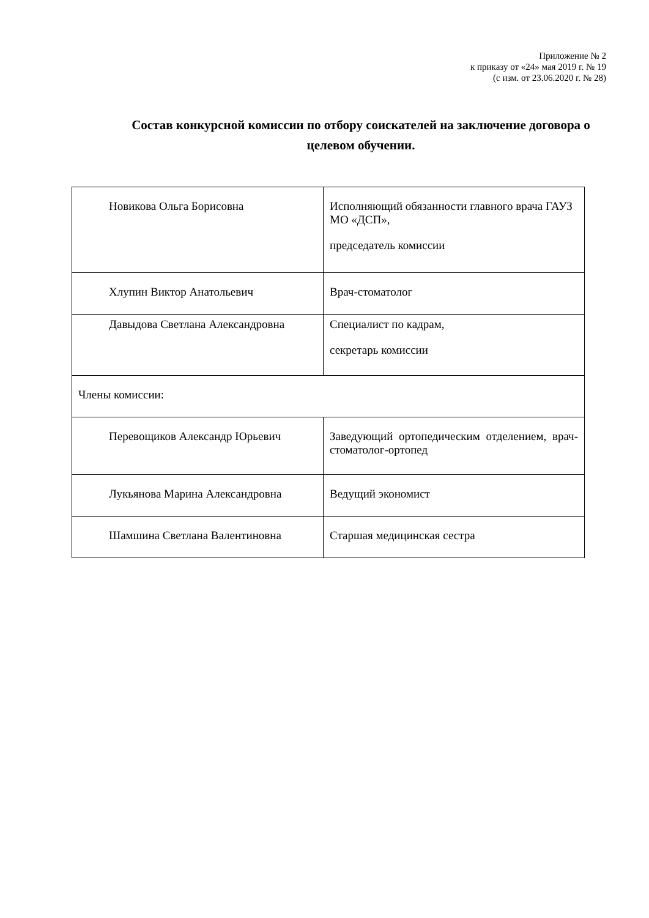Приложение № 2
к приказу от «24» мая 2019 г. № 19
(с изм. от 23.06.2020 г. № 28)
Состав конкурсной комиссии по отбору соискателей на заключение договора о целевом обучении.
| Новикова Ольга Борисовна | Исполняющий обязанности главного врача ГАУЗ МО «ДСП», председатель комиссии |
| Хлупин Виктор Анатольевич | Врач-стоматолог |
| Давыдова Светлана Александровна | Специалист по кадрам, секретарь комиссии |
| Члены комиссии: | |
| Перевощиков Александр Юрьевич | Заведующий ортопедическим отделением, врач-стоматолог-ортопед |
| Лукьянова Марина Александровна | Ведущий экономист |
| Шамшина Светлана Валентиновна | Старшая медицинская сестра |